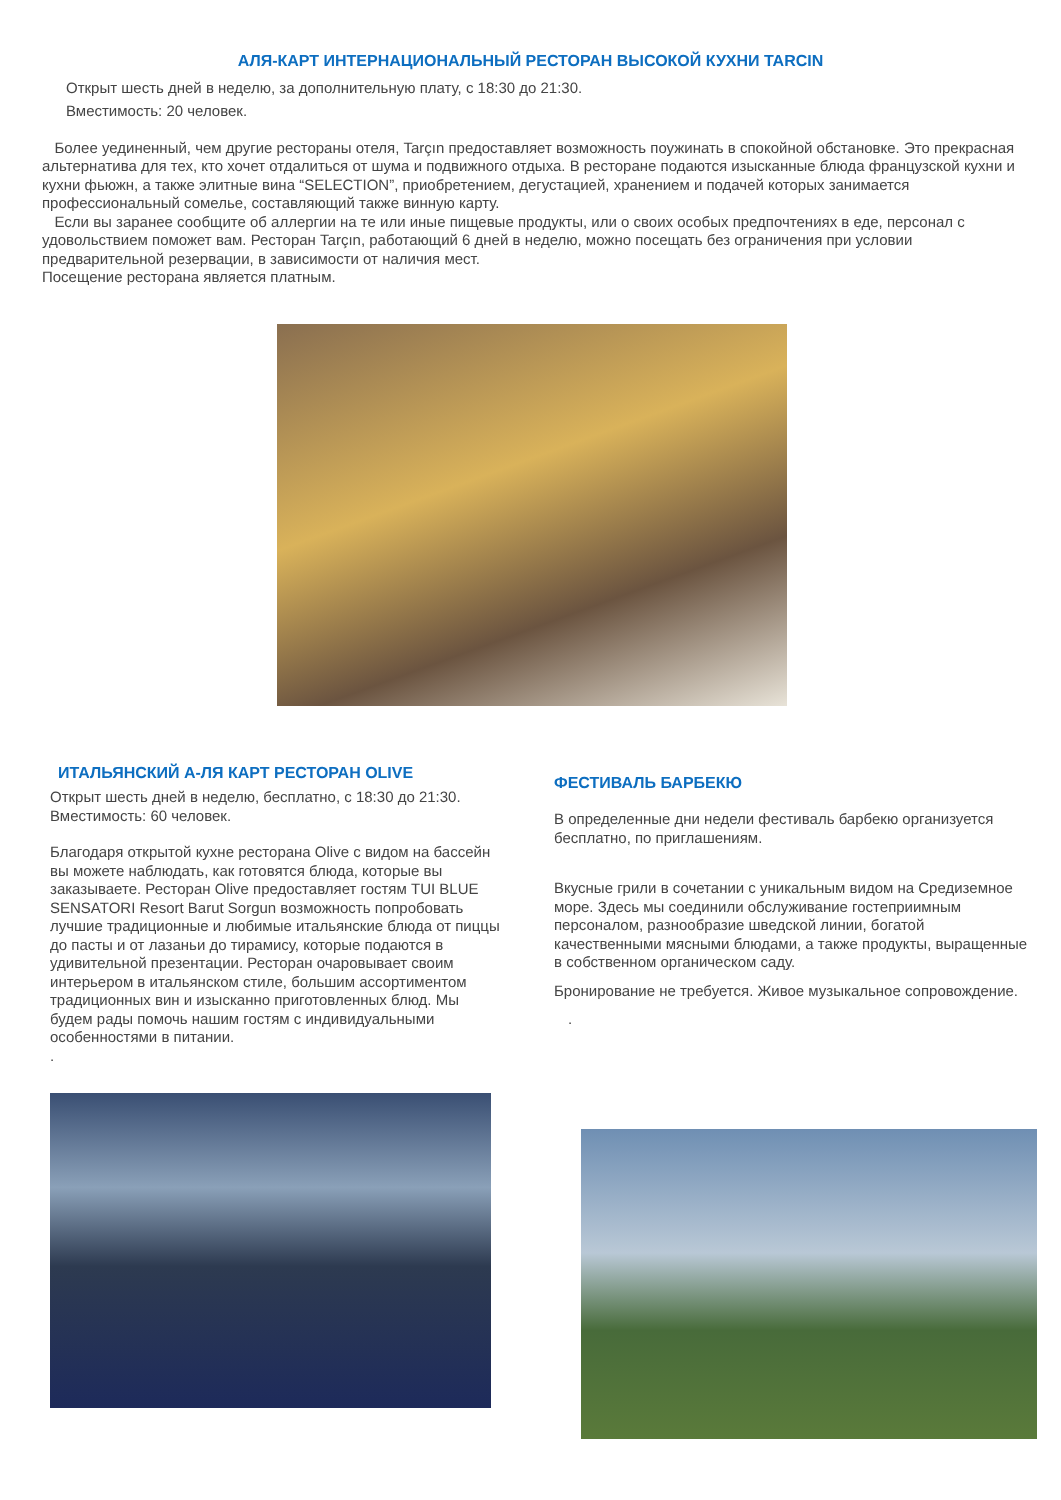АЛЯ-КАРТ ИНТЕРНАЦИОНАЛЬНЫЙ РЕСТОРАН ВЫСОКОЙ КУХНИ TARCIN
Открыт шесть дней в неделю, за дополнительную плату, с 18:30 до 21:30.
Вместимость: 20 человек.
Более уединенный, чем другие рестораны отеля, Tarçın предоставляет возможность поужинать в спокойной обстановке. Это прекрасная альтернатива для тех, кто хочет отдалиться от шума и подвижного отдыха. В ресторане подаются изысканные блюда французской кухни и кухни фьюжн, а также элитные вина “SELECTION”, приобретением, дегустацией, хранением и подачей которых занимается профессиональный сомелье, составляющий также винную карту.
Если вы заранее сообщите об аллергии на те или иные пищевые продукты, или о своих особых предпочтениях в еде, персонал с удовольствием поможет вам. Ресторан Tarçın, работающий 6 дней в неделю, можно посещать без ограничения при условии предварительной резервации, в зависимости от наличия мест.
Посещение ресторана является платным.
ИТАЛЬЯНСКИЙ А-ЛЯ КАРТ РЕСТОРАН OLIVE
Открыт шесть дней в неделю, бесплатно, с 18:30 до 21:30.
Вместимость: 60 человек.
Благодаря открытой кухне ресторана Olive с видом на бассейн вы можете наблюдать, как готовятся блюда, которые вы заказываете. Ресторан Olive предоставляет гостям TUI BLUE SENSATORI Resort Barut Sorgun возможность попробовать лучшие традиционные и любимые итальянские блюда от пиццы до пасты и от лазаньи до тирамису, которые подаются в удивительной презентации. Ресторан очаровывает своим интерьером в итальянском стиле, большим ассортиментом традиционных вин и изысканно приготовленных блюд. Мы будем рады помочь нашим гостям с индивидуальными особенностями в питании.
.
ФЕСТИВАЛЬ БАРБЕКЮ
В определенные дни недели фестиваль барбекю организуется бесплатно, по приглашениям.
Вкусные грили в сочетании с уникальным видом на Средиземное море. Здесь мы соединили обслуживание гостеприимным персоналом, разнообразие шведской линии, богатой качественными мясными блюдами, а также продукты, выращенные в собственном органическом саду.
Бронирование не требуется. Живое музыкальное сопровождение.
.